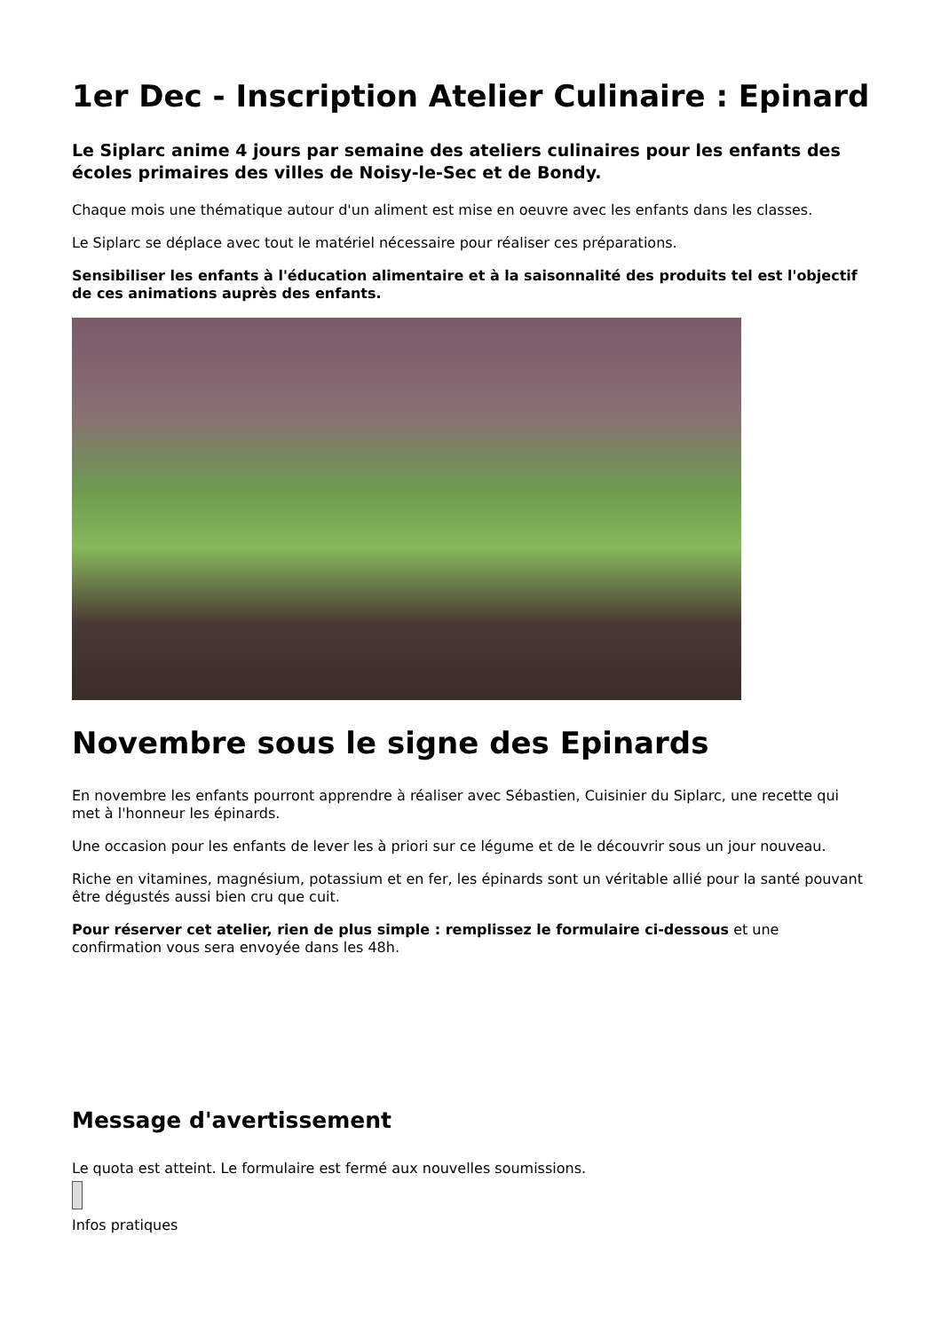1er Dec - Inscription Atelier Culinaire : Epinard
Le Siplarc anime 4 jours par semaine des ateliers culinaires pour les enfants des écoles primaires des villes de Noisy-le-Sec et de Bondy.
Chaque mois une thématique autour d'un aliment est mise en oeuvre avec les enfants dans les classes.
Le Siplarc se déplace avec tout le matériel nécessaire pour réaliser ces préparations.
Sensibiliser les enfants à l'éducation alimentaire et à la saisonnalité des produits tel est l'objectif de ces animations auprès des enfants.
Novembre sous le signe des Epinards
En novembre les enfants pourront apprendre à réaliser avec Sébastien, Cuisinier du Siplarc, une recette qui met à l'honneur les épinards.
Une occasion pour les enfants de lever les à priori sur ce légume et de le découvrir sous un jour nouveau.
Riche en vitamines, magnésium, potassium et en fer, les épinards sont un véritable allié pour la santé pouvant être dégustés aussi bien cru que cuit.
Pour réserver cet atelier, rien de plus simple : remplissez le formulaire ci-dessous et une confirmation vous sera envoyée dans les 48h.
Message d'avertissement
Le quota est atteint. Le formulaire est fermé aux nouvelles soumissions.
Infos pratiques